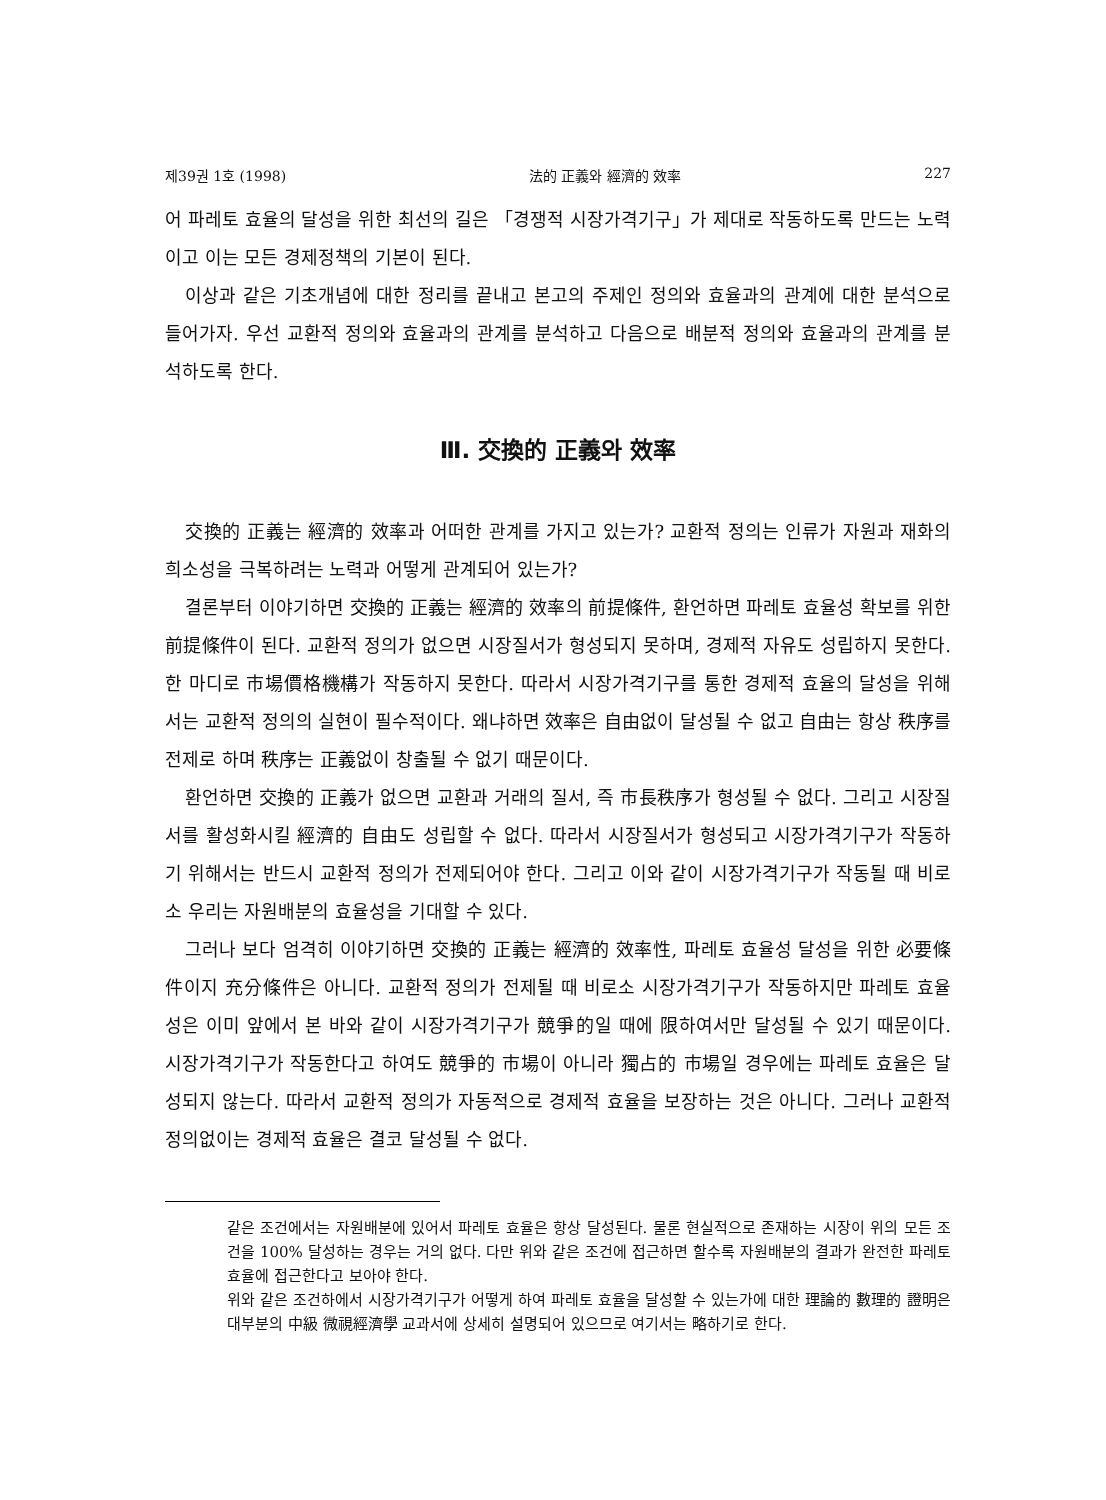제39권 1호 (1998) 法的 正義와 經濟的 效率 227
어 파레토 효율의 달성을 위한 최선의 길은 「경쟁적 시장가격기구」가 제대로 작동하도록 만드는 노력이고 이는 모든 경제정책의 기본이 된다.
이상과 같은 기초개념에 대한 정리를 끝내고 본고의 주제인 정의와 효율과의 관계에 대한 분석으로 들어가자. 우선 교환적 정의와 효율과의 관계를 분석하고 다음으로 배분적 정의와 효율과의 관계를 분석하도록 한다.
Ⅲ. 交換的 正義와 效率
交換的 正義는 經濟的 效率과 어떠한 관계를 가지고 있는가? 교환적 정의는 인류가 자원과 재화의 희소성을 극복하려는 노력과 어떻게 관계되어 있는가?
결론부터 이야기하면 交換的 正義는 經濟的 效率의 前提條件, 환언하면 파레토 효율성 확보를 위한 前提條件이 된다. 교환적 정의가 없으면 시장질서가 형성되지 못하며, 경제적 자유도 성립하지 못한다. 한 마디로 市場價格機構가 작동하지 못한다. 따라서 시장가격기구를 통한 경제적 효율의 달성을 위해서는 교환적 정의의 실현이 필수적이다. 왜냐하면 效率은 自由없이 달성될 수 없고 自由는 항상 秩序를 전제로 하며 秩序는 正義없이 창출될 수 없기 때문이다.
환언하면 交換的 正義가 없으면 교환과 거래의 질서, 즉 市長秩序가 형성될 수 없다. 그리고 시장질서를 활성화시킬 經濟的 自由도 성립할 수 없다. 따라서 시장질서가 형성되고 시장가격기구가 작동하기 위해서는 반드시 교환적 정의가 전제되어야 한다. 그리고 이와 같이 시장가격기구가 작동될 때 비로소 우리는 자원배분의 효율성을 기대할 수 있다.
그러나 보다 엄격히 이야기하면 交換的 正義는 經濟的 效率性, 파레토 효율성 달성을 위한 必要條件이지 充分條件은 아니다. 교환적 정의가 전제될 때 비로소 시장가격기구가 작동하지만 파레토 효율성은 이미 앞에서 본 바와 같이 시장가격기구가 競爭的일 때에 限하여서만 달성될 수 있기 때문이다. 시장가격기구가 작동한다고 하여도 競爭的 市場이 아니라 獨占的 市場일 경우에는 파레토 효율은 달성되지 않는다. 따라서 교환적 정의가 자동적으로 경제적 효율을 보장하는 것은 아니다. 그러나 교환적 정의없이는 경제적 효율은 결코 달성될 수 없다.
같은 조건에서는 자원배분에 있어서 파레토 효율은 항상 달성된다. 물론 현실적으로 존재하는 시장이 위의 모든 조건을 100% 달성하는 경우는 거의 없다. 다만 위와 같은 조건에 접근하면 할수록 자원배분의 결과가 완전한 파레토 효율에 접근한다고 보아야 한다.
위와 같은 조건하에서 시장가격기구가 어떻게 하여 파레토 효율을 달성할 수 있는가에 대한 理論的 數理的 證明은 대부분의 中級 微視經濟學 교과서에 상세히 설명되어 있으므로 여기서는 略하기로 한다.